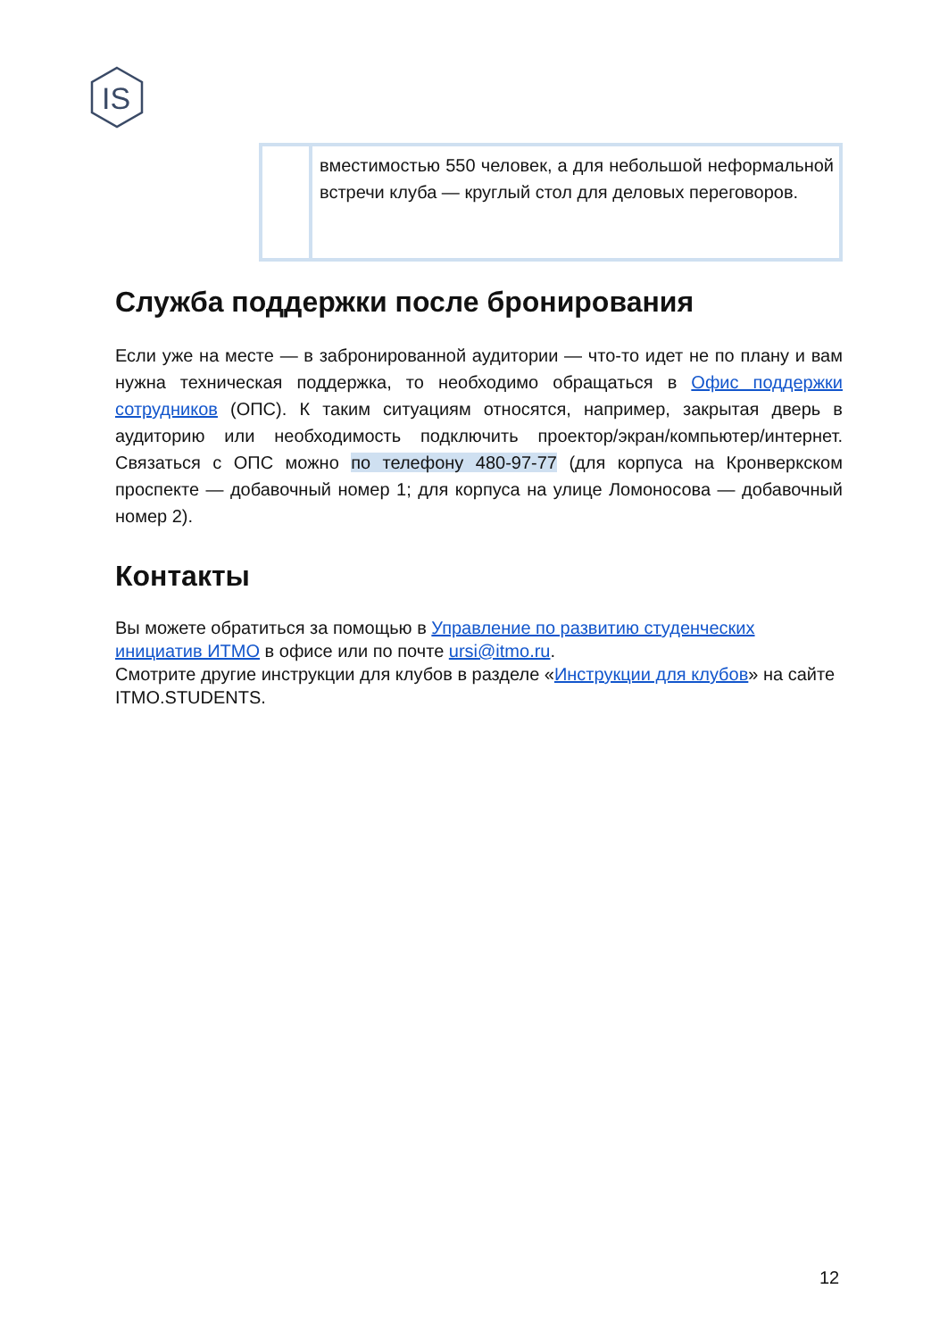IS
| | вместимостью 550 человек, а для небольшой неформальной встречи клуба — круглый стол для деловых переговоров. |
Служба поддержки после бронирования
Если уже на месте — в забронированной аудитории — что-то идет не по плану и вам нужна техническая поддержка, то необходимо обращаться в Офис поддержки сотрудников (ОПС). К таким ситуациям относятся, например, закрытая дверь в аудиторию или необходимость подключить проектор/экран/компьютер/интернет. Связаться с ОПС можно по телефону 480-97-77 (для корпуса на Кронверкском проспекте — добавочный номер 1; для корпуса на улице Ломоносова — добавочный номер 2).
Контакты
Вы можете обратиться за помощью в Управление по развитию студенческих инициатив ИТМО в офисе или по почте ursi@itmo.ru.
Смотрите другие инструкции для клубов в разделе «Инструкции для клубов» на сайте ITMO.STUDENTS.
12